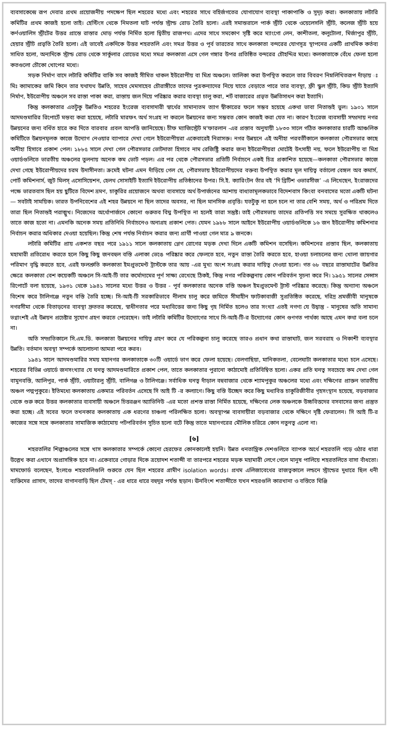ব্যবসাকেন্দ্রে রূপ দেবার প্রথম প্রয়োজনীয় পদক্ষেপ ছিল শহরের মধ্যে এবং শহরের সাথে বহির্জগতের যোগাযোগ ব্যবস্থা পাকাপাকি ও সুদৃঢ় করা। কলকাতায় লটারি কমিটির প্রথম কাজই হলো তাই। হেস্টিংস থেকে নিমতলা ঘাট পর্যন্ত স্ট্রান্ড রোড তৈরি হলো। এরই সমান্তরালে পার্ক স্ট্রীট থেকে ওয়েলেসলি স্ট্রীট, কলেজ স্ট্রীট হয়ে কর্ণওয়ালিস স্ট্রীটের উত্তর প্রান্তে রাস্তার মোড় পর্যন্ত নির্মিত হলো দ্বিতীয় রাজপথ। এদের সাথে সমকোণ সৃষ্টি করে ম্যাংগো লেন, কাশীতলা, কলুটোলা, মির্জাপুর স্ট্রীট, হেয়ার স্ট্রীট প্রভৃতি তৈরি হলো। এই ভাবেই একদিকে উত্তর শহরতলি এবং সমগ্র উত্তর ও পূর্ব ভারতের সাথে কলকাতা বন্দরের যোগসূত্র স্থাপনের একটি প্রাথমিক কর্তব্য সাধিত হলো, অন্যদিকে স্ট্রান্ড রোড থেকে সার্কুলার রোডের মধ্যে সমগ্র কলকাতা এসে গেল গঙ্গার উপর প্রতিষ্ঠিত বন্দরের চৌহদ্দির মধ্যে। কলকাতাকে বেঁধে ফেলা হলো কতগুলো চৌকো খোপের মধ্যে।
সড়ক নির্মাণ বাদে লটারি কমিটির বাকি সব কাজই সীমিত থাকল ইউরোপীয় বা মিশ্র অঞ্চলে। তালিকা করা উপস্থিত করলে তার বিবরণ নিম্নলিখিতরূপ দাঁড়ায় ঃ মিঃ ক্যামাকের জমি কিনে তার যথাযথ উন্নতি, সাহেব মেমসাহেব চৌরাঙ্গীতে তাদের পুত্রকন্যাদের নিয়ে যাতে বেড়াতে পারে তার ব্যবস্থা, ফ্রী স্কুল স্ট্রীট, কিড স্ট্রীট ইত্যাদি নির্মাণ, ইউরোপীয় অঞ্চলে সব রাস্তা পাকা করা, রাস্তায় জল দিয়ে পরিষ্কার করার ব্যবস্থা চালু করা, শর্ট বাজারের প্রভৃত উন্নতিসাধন করা ইত্যাদি।
কিন্তু কলকাতার এতটুকু উন্নতিও শহরের ইংরেজ ব্যবসাদারী স্বার্থের সামান্যতম ত্যাগ স্বীকারের ফলে সম্ভব হয়েছে একথা ভাবা নিতান্তই ভুল। ১৯০১ সালে আদমশুমারির রিপোর্টে মন্তব্য করা হয়েছে, লটারি মারফৎ অর্থ সংগ্রহ না করলে উন্নয়নের জন্য সম্ভবত কোন কাজই করা যেত না। কারণ ইংরেজ ব্যবসায়ী সম্প্রদায় নগর উন্নয়নের জন্য বর্ধিত হারে কর দিতে বারবার প্রবল আপত্তি জানিয়েছে। চীফ ম্যাজিস্ট্রেট ম'ফারলান -এর প্রস্তাব অনুযায়ী ১৮৩৩ সালে গঠিত কলকাতার চারটি আঞ্চলিক কমিটিতে উন্নয়নমূলক কাজে উদ্যোগ নেওয়ার ব্যাপারে দেখা গেলে ইউরোপীয়রা একেবারেই নিরাসক্ত। নগর উন্নয়নে এই অনীহা পরবর্তীকালে কলকাতা পৌরসভার কাছে অনীহা হিসাবে প্রকাশ পেল। ১৮৮৫ সালে দেখা গেল পৌরসভার ভোটদাতা হিসাবে নাম রেজিষ্ট্রি করার জন্য ইউরোপীয়রা মোটেই উৎসাহী নয়, ফলে ইউরোপীয় বা মিশ্র ওয়ার্ডগুলিতে ভারতীয় অঞ্চলের তুলনায় অনেক কম ভোট পড়ল। এর পর থেকে পৌরসভার প্রতিটি নির্বাচনে একই চিত্র প্রকাশিত হয়েছে—কলকাতা পৌরসভার কাজে দেখা গেছে ইউরোপীয়দের চরম উদাসীনতা। ক্রমেই ঘটনা এমন দাঁড়িয়ে গেল যে, পৌরসভায় ইউরোপীয়দের বক্তব্য উপস্থিত করার মূল দায়িত্ব বর্তালো বেঙ্গল অব কমার্স, পোর্ট কমিশনার্স, জুট মিলস্ এসোসিয়েশন, হেলথ সোসাইটি ইত্যাদি ইউরোপীয় প্রতিষ্ঠানের উপর। সি.ই. ক্যারিংটন তাঁর বই ‘দি ব্রিটিশ ওভারসীজ’ -এ লিখেছেন, ইংরাজদের পক্ষে ভারতবাস ছিল হয় ছুটিতে বিদেশ ভ্রমণ, চাকুরির প্রয়োজনে অথবা ব্যবসায়ে অর্থ উপার্জনের আশায় বাধ্যতামূলকভাবে বিদেশবাস কিংবা বনবাসের মতো একটি ঘটনা— সবটাই সাময়িক। ভারত উপনিবেশের এই শহর উন্নয়নে না ছিল তাদের অবসর, না ছিল মানসিক প্রবৃত্তি। যতটুকু না হলে চলে না তার বেশি সময়, অর্থ ও পরিশ্রম দিতে তারা ছিল নিতান্তই পরাঙ্মুখ। নিজেদের অর্থোপার্জনে কোনো গুরুতব বিঘ্ন উপস্থিত না হলেই তারা সন্তুষ্ট। তাই পৌরসভায় তাদের প্রতিপত্তি সব সময়ে সুরক্ষিত থাকলেও তাতে কাজ হতো না। এমনকি অনেক সময় প্রতিনিধি নির্বাচনেও অনাগ্রহ প্রকাশ পেত। যেমন ১৯৮৮ সালে আইনে ইউরোপীয় ওয়ার্ডগুলিকে ১৬ জন ইউরোপীয় কমিশনার নির্বাচন করার অধিকার দেওয়া হয়েছিল। কিন্তু শেষ পর্যন্ত নির্বাচন করার জন্য প্রার্থী পাওয়া গেল মাত্র ৯ জনকে।
লটারি কমিটির প্রায় একশত বছর পরে ১৯১১ সালে কলকাতায় প্লেগ রোগের মড়ক দেখা দিলে একটি কমিশন বসেছিল। কমিশনের প্রস্তাব ছিল, কলকাতায় মহামারী প্রতিরোধ করতে হলে কিছু কিছু জনবহুল বস্তি এলাকা ভেঙে পরিষ্কার করে ফেলতে হবে, নতুন রাস্তা তৈরি করতে হবে, হাওয়া চলাচলের জন্য খোলা জায়গার পরিমাণ বৃদ্ধি করতে হবে, এরই ফলশ্রুতি কলকাতা ইমপ্রুভমেন্ট ট্রাস্টকে তার আয় -এর মুখ্য অংশ সংগ্রহ করার দায়িত্ব দেওয়া হলো। গত ৬৮ বছরে রাস্তাঘাটের উন্নতির ক্ষেত্রে কলকাতা বেশ কয়েকটি অঞ্চলে সি-আই-টি তার কর্মোদ্যমের পূর্ণ সাক্ষ্য রেখেছে ঠিকই, কিন্তু নগর পরিকল্পনায় কোন পরিবর্তন সূচনা করে নি। ১৯৫১ সালের সেন্সাস রিপোর্টে বলা হয়েছে, ১৯৩১ থেকে ১৯৪১ সালের মধ্যে উত্তর ও উত্তর - পূর্ব কলকাতার অনেক বস্তি অঞ্চল ইমপ্রুভমেন্ট ট্রাস্ট পরিষ্কার করেছে। কিন্তু অন্যান্য অঞ্চলে বিশেষ করে টালিগঞ্জে নতুন বস্তি তৈরি হচ্ছে। সি-আই-টি সরকারিভাবে নীলাম চালু করে জমিতে সীমাহীন ফাটকাবাজী সুপ্রতিষ্ঠিত করেছে, দরিদ্র শ্রমজীবী মানুষকে নগরসীমা থেকে বিতাড়নের ব্যবস্থা দ্রুততর করেছে, স্বাধীনতার পরে মধ্যবিত্তের জন্য কিছু গৃহ নির্মিত হলেও তার সংখ্যা এতই নগণ্য যে উদ্বাস্তু - মানুষের অতি সামান্য ভগ্নাংশই এই উন্নয়ন প্রচেষ্টার সুযোগ গ্রহণ করতে পেরেছেন। তাই লটারি কমিটির উদ্যোগের সাথে সি-আই-টি-র উদ্যোগের কোন গুণগত পার্থক্য আছে এমন কথা বলা চলে না।
অতি সম্প্রতিকালে সি.এম.ডি. কলকাতা উন্নয়নের দায়িত্ব গ্রহণ করে যে পরিকল্পনা চালু করেছে তারও প্রধান কথা রাস্তাঘাট, জল সরবরাহ ও নিকাশী ব্যবস্থার উন্নতি। বর্তমান অবস্থা সম্পর্কে আলোচনা আমরা পরে করব।
১৯৪১ সালে আদমশুমারির সময় মহানগর কলকাতাকে ৩০টি ওয়ার্ডে ভাগ করে ফেলা হয়েছে। বেলগাছিয়া, মানিকতলা, বেলেঘাটা কলকাতার মধ্যে চলে এসেছে। শহরের বিভিন্ন ওয়ার্ডে জনসংখ্যার যে ঘনত্ব আদমশুমারিতে প্রকাশ পেল, তাতে কলকাতার পুরানো কাঠামোই প্রতিবিম্বিত হলো। একর প্রতি ঘনত্ব সবচেয়ে কম দেখা গেল বামুনবস্তি, আলিপুর, পার্ক স্ট্রীট, ওয়াটারলু স্ট্রীট, বালিগঞ্জ ও টালিগঞ্জে। সর্বাধিক ঘনত্ব দাঁড়াল বহুবাজার থেকে শ্যামপুকুর অঞ্চলের মধ্যে এবং দক্ষিণের প্রাক্তন ভারতীয় অঞ্চল পদ্মপুকুরে। ইতিমধ্যে কলকাতায় একমাত্র পরিবর্তন এসেছে সি আই টি -র কল্যাণে। কিছু বস্তি উচ্ছেদ করে কিছু মধ্যবিত্ত চাকুরিজীবীর গৃহসংস্থান হয়েছে, বড়বাজার থেকে শুরু করে উত্তর কলকাতার ব্যবসায়ী অঞ্চলে চিত্তরঞ্জন অ্যাভিনিউ -এর মতো প্রশস্ত রাস্তা নির্মিত হয়েছে, দক্ষিণের লেক অঞ্চলকে উচ্চবিত্তদের বসবাসের জন্য প্রস্তুত করা হচ্ছে। এই সবের ফলে তখনকার কলকাতায় এক ধরণের চাঞ্চল্য পরিলক্ষিত হলো। অবস্থাপন্ন ব্যবসায়ীরা বড়বাজার থেকে দক্ষিণে দৃষ্টি ফেরালেন। সি আই টি-র কাজের সঙ্গে সঙ্গে কলকাতার সামাজিক কাঠামোয় পটপরিবর্তন সূচিত হলো বটে কিন্তু তাতে মহানগরের মৌলিক চরিত্রে কোন নতুনত্ব এলো না।
[৬]
শহরতলির শিল্পাঞ্চলের সঙ্গে খাস কলকাতার সম্পর্কে কোনো হেরফের কোনকালেই হয়নি। উন্নত ধনতান্ত্রিক দেশগুলিতে ব্যাপক অর্থে শহরতলি গড়ে ওঠার ধারা উল্লেখ করা এখানে অপ্রাসঙ্গিক হবে না। একেবারে গোড়ার দিকে ত্রয়োদশ শতাব্দী বা তারপরে শহরের মড়ক মহামারী লেগে গেলে মানুষ পালিয়ে শহরতলিতে বাসা বাঁধতো। মামফোর্ড বলেছেন, ইংলণ্ডে শহরতলিগুলি শুরুতে যেন ছিল শহরের গ্রামীণ isolation words। প্রথম এলিজাবেথের রাজত্বকালে লন্ডনে স্ট্রান্ডের দুধারে ছিল ধনী ব্যক্তিদের প্রাসাদ, তাদের বাগানবাড়ি ছিল টেমস্ - এর ধারে ধারে বহুদূর পর্যন্ত ছড়ান। ঊনবিংশ শতাব্দীতে যখন শহরগুলি কারখানা ও বস্তিতে ঘিঞ্জি